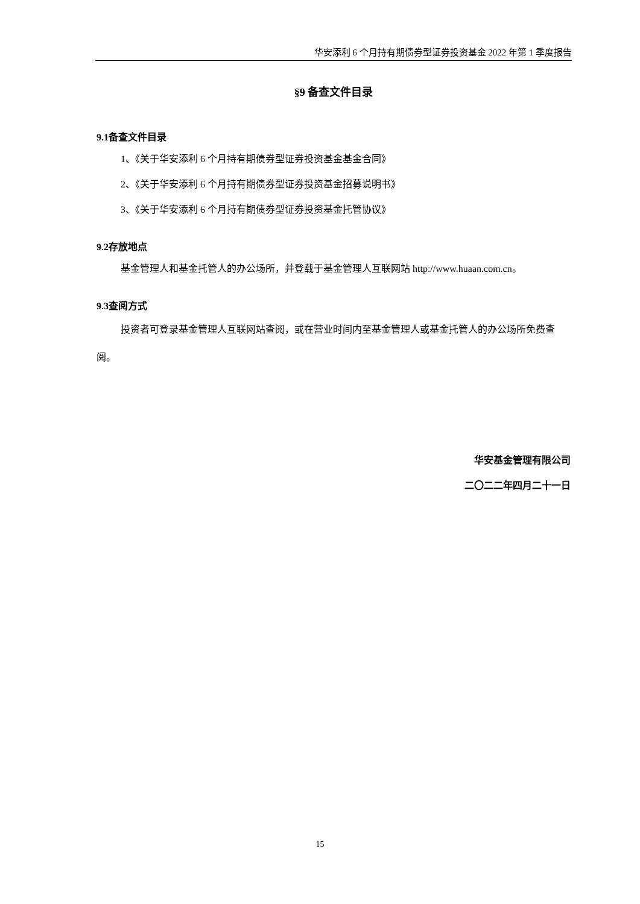华安添利 6 个月持有期债券型证券投资基金 2022 年第 1 季度报告
§9 备查文件目录
9.1备查文件目录
1、《关于华安添利 6 个月持有期债券型证券投资基金基金合同》
2、《关于华安添利 6 个月持有期债券型证券投资基金招募说明书》
3、《关于华安添利 6 个月持有期债券型证券投资基金托管协议》
9.2存放地点
基金管理人和基金托管人的办公场所，并登载于基金管理人互联网站 http://www.huaan.com.cn。
9.3查阅方式
投资者可登录基金管理人互联网站查阅，或在营业时间内至基金管理人或基金托管人的办公场所免费查阅。
华安基金管理有限公司
二〇二二年四月二十一日
15